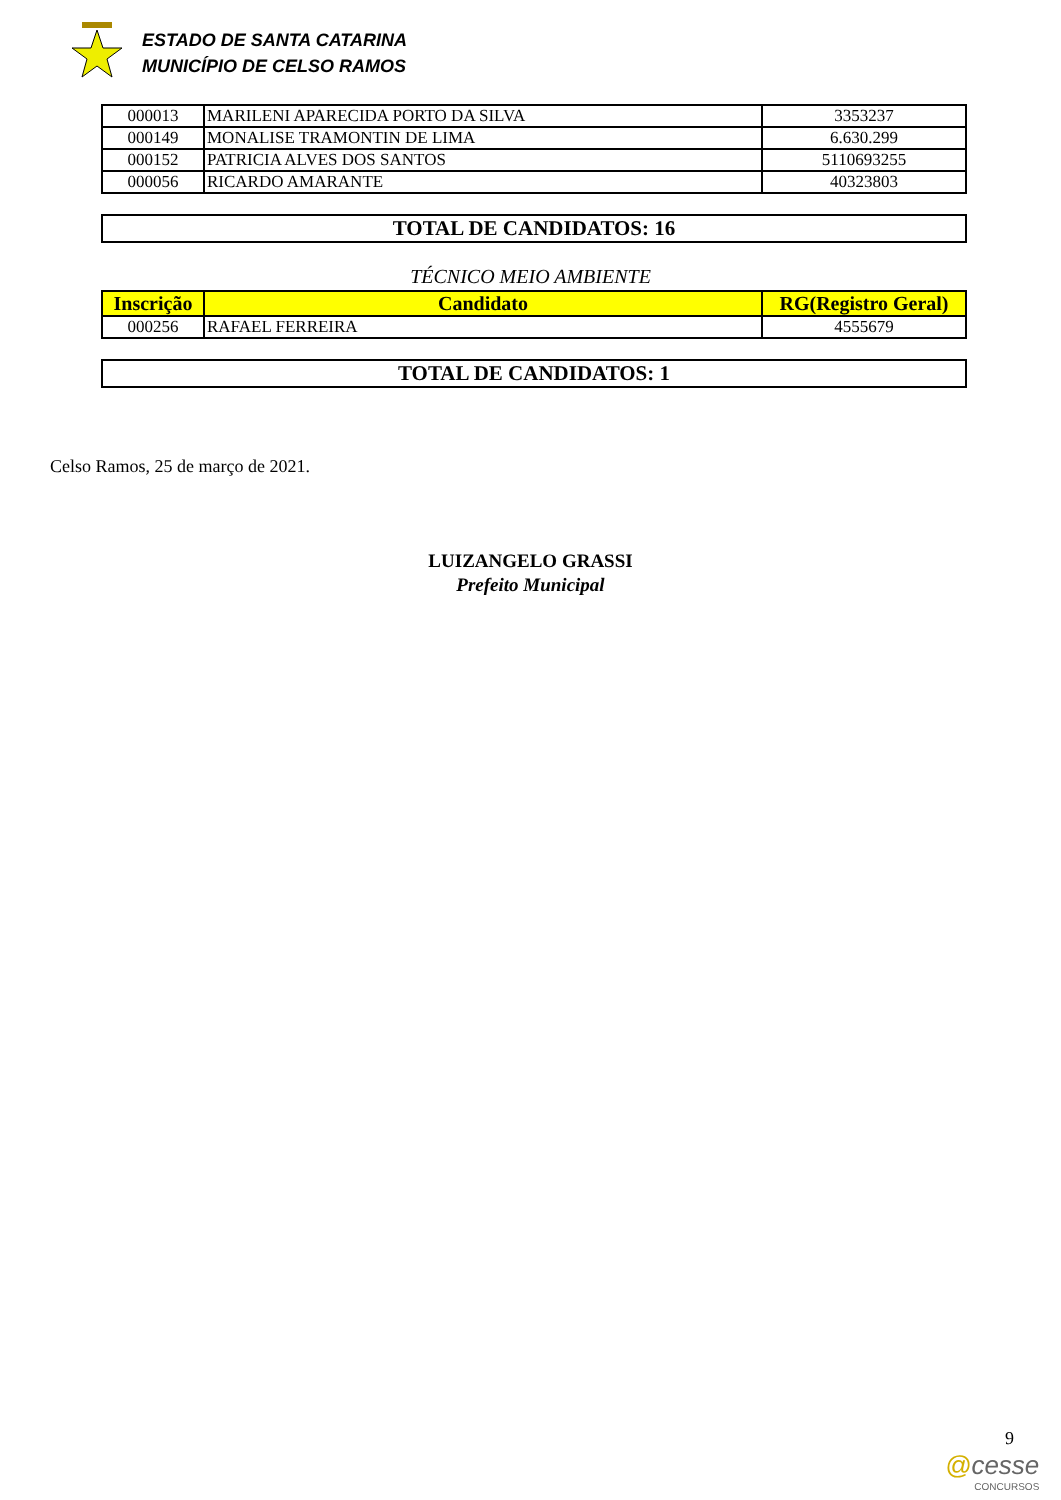ESTADO DE SANTA CATARINA
MUNICÍPIO DE CELSO RAMOS
| 000013 | MARILENI APARECIDA PORTO DA SILVA | 3353237 |
| 000149 | MONALISE TRAMONTIN DE LIMA | 6.630.299 |
| 000152 | PATRICIA ALVES DOS SANTOS | 5110693255 |
| 000056 | RICARDO AMARANTE | 40323803 |
TOTAL DE CANDIDATOS: 16
TÉCNICO MEIO AMBIENTE
| Inscrição | Candidato | RG(Registro Geral) |
| --- | --- | --- |
| 000256 | RAFAEL FERREIRA | 4555679 |
TOTAL DE CANDIDATOS: 1
Celso Ramos, 25 de março de 2021.
LUIZANGELO GRASSI
Prefeito Municipal
9
@cesse
CONCURSOS